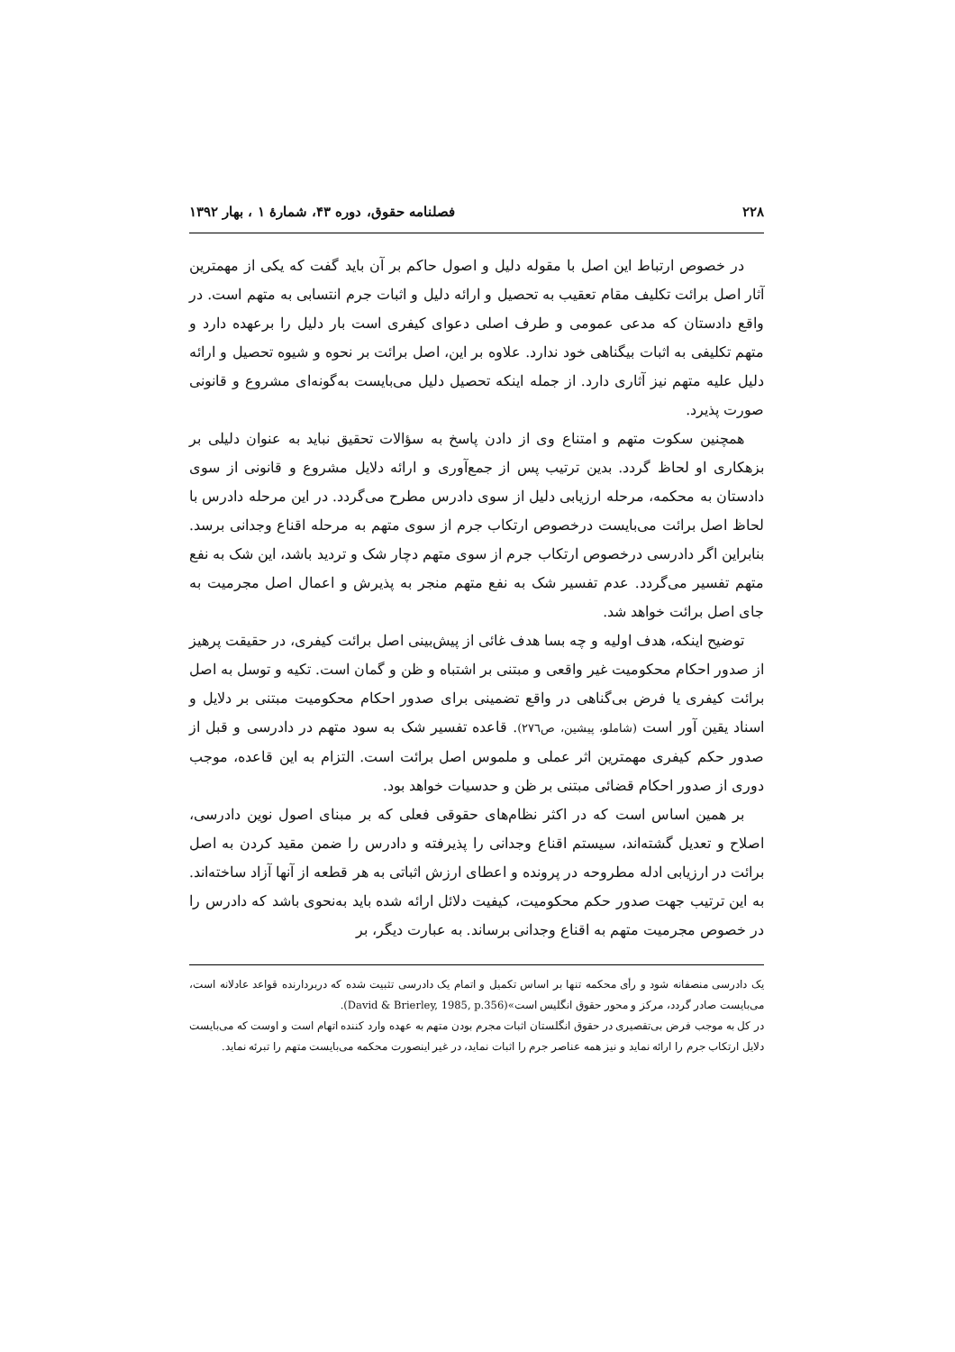۲۲۸ فصلنامه حقوق، دوره ۴۳، شمارهٔ ۱ ، بهار ۱۳۹۲
در خصوص ارتباط این اصل با مقوله دلیل و اصول حاکم بر آن باید گفت که یکی از مهمترین آثار اصل برائت تکلیف مقام تعقیب به تحصیل و ارائه دلیل و اثبات جرم انتسابی به متهم است. در واقع دادستان که مدعی عمومی و طرف اصلی دعوای کیفری است بار دلیل را برعهده دارد و متهم تکلیفی به اثبات بیگناهی خود ندارد. علاوه بر این، اصل برائت بر نحوه و شیوه تحصیل و ارائه دلیل علیه متهم نیز آثاری دارد. از جمله اینکه تحصیل دلیل می‌بایست به‌گونه‌ای مشروع و قانونی صورت پذیرد.
همچنین سکوت متهم و امتناع وی از دادن پاسخ به سؤالات تحقیق نباید به عنوان دلیلی بر بزهکاری او لحاظ گردد. بدین ترتیب پس از جمع‌آوری و ارائه دلایل مشروع و قانونی از سوی دادستان به محکمه، مرحله ارزیابی دلیل از سوی دادرس مطرح می‌گردد. در این مرحله دادرس با لحاظ اصل برائت می‌بایست درخصوص ارتکاب جرم از سوی متهم به مرحله اقناع وجدانی برسد. بنابراین اگر دادرسی درخصوص ارتکاب جرم از سوی متهم دچار شک و تردید باشد، این شک به نفع متهم تفسیر می‌گردد. عدم تفسیر شک به نفع متهم منجر به پذیرش و اعمال اصل مجرمیت به جای اصل برائت خواهد شد.
توضیح اینکه، هدف اولیه و چه بسا هدف غائی از پیش‌بینی اصل برائت کیفری، در حقیقت پرهیز از صدور احکام محکومیت غیر واقعی و مبتنی بر اشتباه و ظن و گمان است. تکیه و توسل به اصل برائت کیفری یا فرض بی‌گناهی در واقع تضمینی برای صدور احکام محکومیت مبتنی بر دلایل و اسناد یقین آور است (شاملو، پیشین، ص۲۷٦). قاعده تفسیر شک به سود متهم در دادرسی و قبل از صدور حکم کیفری مهمترین اثر عملی و ملموس اصل برائت است. التزام به این قاعده، موجب دوری از صدور احکام قضائی مبتنی بر ظن و حدسیات خواهد بود.
بر همین اساس است که در اکثر نظام‌های حقوقی فعلی که بر مبنای اصول نوین دادرسی، اصلاح و تعدیل گشته‌اند، سیستم اقناع وجدانی را پذیرفته و دادرس را ضمن مقید کردن به اصل برائت در ارزیابی ادله مطروحه در پرونده و اعطای ارزش اثباتی به هر قطعه از آنها آزاد ساخته‌اند. به این ترتیب جهت صدور حکم محکومیت، کیفیت دلائل ارائه شده باید به‌نحوی باشد که دادرس را در خصوص مجرمیت متهم به اقناع وجدانی برساند. به عبارت دیگر، بر
یک دادرسی منصفانه شود و رأی محکمه تنها بر اساس تکمیل و اتمام یک دادرسی تثبیت شده که دربردارنده قواعد عادلانه است، می‌بایست صادر گردد، مرکز و محور حقوق انگلیس است»(David & Brierley, 1985, p.356).
در کل به موجب فرض بی‌تقصیری در حقوق انگلستان اثبات مجرم بودن متهم به عهده وارد کننده اتهام است و اوست که می‌بایست دلایل ارتکاب جرم را ارائه نماید و نیز همه عناصر جرم را اثبات نماید، در غیر اینصورت محکمه می‌بایست متهم را تبرئه نماید.